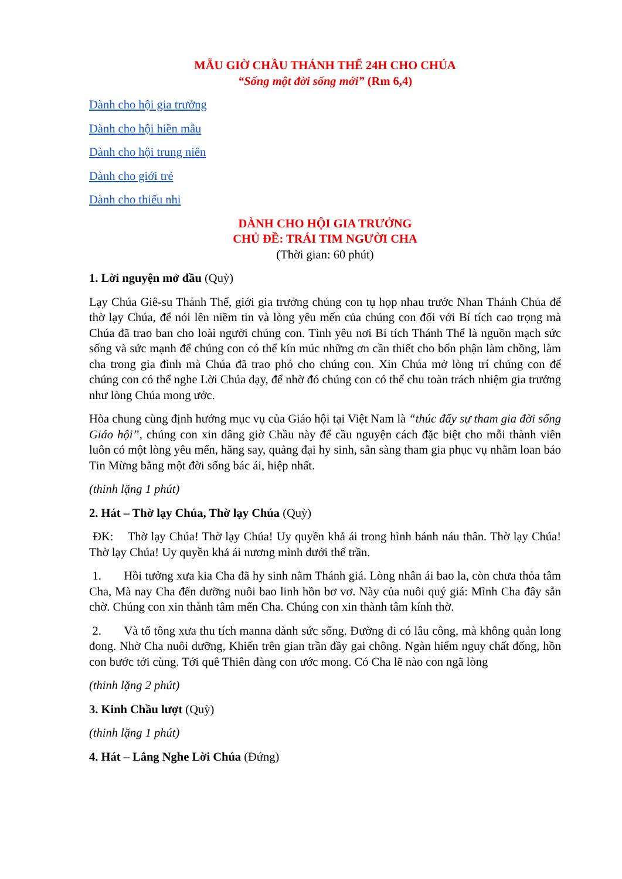MẪU GIỜ CHẦU THÁNH THỂ 24H CHO CHÚA
“Sống một đời sống mới” (Rm 6,4)
Dành cho hội gia trưởng
Dành cho hội hiền mẫu
Dành cho hội trung niên
Dành cho giới trẻ
Dành cho thiếu nhi
DÀNH CHO HỘI GIA TRƯỞNG
CHỦ ĐỀ: TRÁI TIM NGƯỜI CHA
(Thời gian: 60 phút)
1. Lời nguyện mở đầu (Quỳ)
Lạy Chúa Giê-su Thánh Thể, giới gia trưởng chúng con tụ họp nhau trước Nhan Thánh Chúa để thờ lạy Chúa, để nói lên niềm tin và lòng yêu mến của chúng con đối với Bí tích cao trọng mà Chúa đã trao ban cho loài người chúng con. Tình yêu nơi Bí tích Thánh Thể là nguồn mạch sức sống và sức mạnh để chúng con có thể kín múc những ơn cần thiết cho bổn phận làm chồng, làm cha trong gia đình mà Chúa đã trao phó cho chúng con. Xin Chúa mở lòng trí chúng con để chúng con có thể nghe Lời Chúa dạy, để nhờ đó chúng con có thể chu toàn trách nhiệm gia trưởng như lòng Chúa mong ước.
Hòa chung cùng định hướng mục vụ của Giáo hội tại Việt Nam là “thúc đẩy sự tham gia đời sống Giáo hội”, chúng con xin dâng giờ Chầu này để cầu nguyện cách đặc biệt cho mỗi thành viên luôn có một lòng yêu mến, hăng say, quảng đại hy sinh, sẵn sàng tham gia phục vụ nhằm loan báo Tin Mừng bằng một đời sống bác ái, hiệp nhất.
(thinh lặng 1 phút)
2. Hát – Thờ lạy Chúa, Thờ lạy Chúa (Quỳ)
ĐK: Thờ lạy Chúa! Thờ lạy Chúa! Uy quyền khả ái trong hình bánh náu thân. Thờ lạy Chúa! Thờ lạy Chúa! Uy quyền khả ái nương mình dưới thế trần.
1. Hồi tưởng xưa kia Cha đã hy sinh nằm Thánh giá. Lòng nhân ái bao la, còn chưa thỏa tâm Cha, Mà nay Cha đến dưỡng nuôi bao linh hồn bơ vơ. Này của nuôi quý giá: Mình Cha đây sẵn chờ. Chúng con xin thành tâm mến Cha. Chúng con xin thành tâm kính thờ.
2. Và tổ tông xưa thu tích manna dành sức sống. Đường đi có lâu công, mà không quản long đong. Nhờ Cha nuôi dưỡng, Khiến trên gian trần đầy gai chông. Ngàn hiểm nguy chất đống, hồn con bước tới cùng. Tới quê Thiên đàng con ước mong. Có Cha lẽ nào con ngã lòng
(thinh lặng 2 phút)
3. Kinh Chầu lượt (Quỳ)
(thinh lặng 1 phút)
4. Hát – Lắng Nghe Lời Chúa (Đứng)